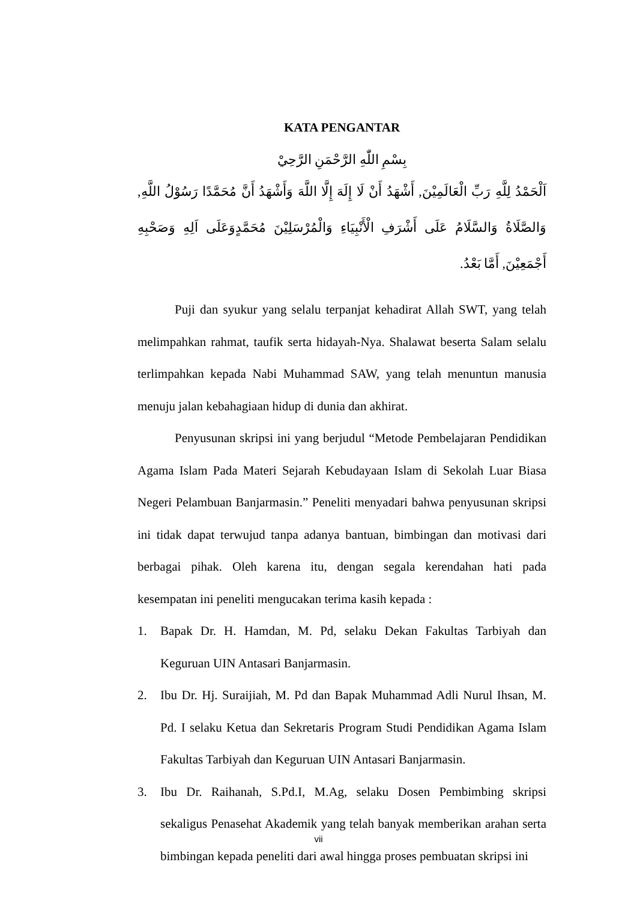KATA PENGANTAR
بِسْمِ اللّٰهِ الرَّحْمَنِ الرَّحِيْ
اَلْحَمْدُ لِلَّهِ رَبِّ الْعَالَمِيْنَ, أَشْهَدُ أَنْ لَا إِلَهَ إِلَّا اللَّهَ وَأَشْهَدُ أَنَّ مُحَمَّدًا رَسُوْلُ اللَّهِ, وَالصَّلَاةُ وَالسَّلَامُ عَلَى أَشْرَفِ الْأَنْبِيَاءِ وَالْمُرْسَلِيْنَ مُحَمَّدٍوَعَلَى اَلِهِ وَصَحْبِهِ أَجْمَعِيْنَ, أَمَّا بَعْدُ.
Puji dan syukur yang selalu terpanjat kehadirat Allah SWT, yang telah melimpahkan rahmat, taufik serta hidayah-Nya. Shalawat beserta Salam selalu terlimpahkan kepada Nabi Muhammad SAW, yang telah menuntun manusia menuju jalan kebahagiaan hidup di dunia dan akhirat.
Penyusunan skripsi ini yang berjudul “Metode Pembelajaran Pendidikan Agama Islam Pada Materi Sejarah Kebudayaan Islam di Sekolah Luar Biasa Negeri Pelambuan Banjarmasin.” Peneliti menyadari bahwa penyusunan skripsi ini tidak dapat terwujud tanpa adanya bantuan, bimbingan dan motivasi dari berbagai pihak. Oleh karena itu, dengan segala kerendahan hati pada kesempatan ini peneliti mengucakan terima kasih kepada :
1. Bapak Dr. H. Hamdan, M. Pd, selaku Dekan Fakultas Tarbiyah dan Keguruan UIN Antasari Banjarmasin.
2. Ibu Dr. Hj. Suraijiah, M. Pd dan Bapak Muhammad Adli Nurul Ihsan, M. Pd. I selaku Ketua dan Sekretaris Program Studi Pendidikan Agama Islam Fakultas Tarbiyah dan Keguruan UIN Antasari Banjarmasin.
3. Ibu Dr. Raihanah, S.Pd.I, M.Ag, selaku Dosen Pembimbing skripsi sekaligus Penasehat Akademik yang telah banyak memberikan arahan serta bimbingan kepada peneliti dari awal hingga proses pembuatan skripsi ini
vii